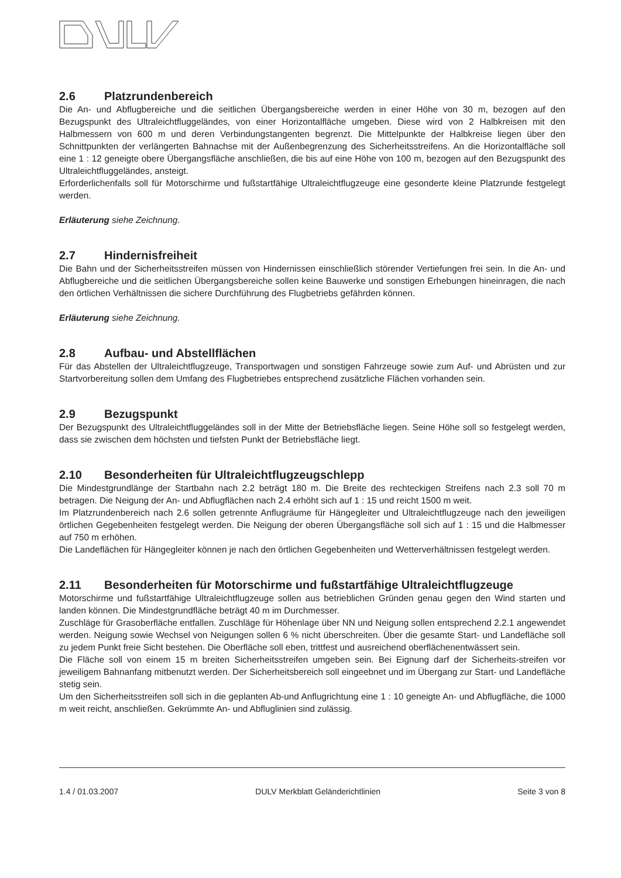2.6 Platzrundenbereich
Die An- und Abflugbereiche und die seitlichen Übergangsbereiche werden in einer Höhe von 30 m, bezogen auf den Bezugspunkt des Ultraleichtfluggeländes, von einer Horizontalfläche umgeben. Diese wird von 2 Halbkreisen mit den Halbmessern von 600 m und deren Verbindungstangenten begrenzt. Die Mittelpunkte der Halbkreise liegen über den Schnittpunkten der verlängerten Bahnachse mit der Außenbegrenzung des Sicherheitsstreifens. An die Horizontalfläche soll eine 1 : 12 geneigte obere Übergangsfläche anschließen, die bis auf eine Höhe von 100 m, bezogen auf den Bezugspunkt des Ultraleichtfluggeländes, ansteigt.
Erforderlichenfalls soll für Motorschirme und fußstartfähige Ultraleichtflugzeuge eine gesonderte kleine Platzrunde festgelegt werden.
Erläuterung siehe Zeichnung.
2.7 Hindernisfreiheit
Die Bahn und der Sicherheitsstreifen müssen von Hindernissen einschließlich störender Vertiefungen frei sein. In die An- und Abflugbereiche und die seitlichen Übergangsbereiche sollen keine Bauwerke und sonstigen Erhebungen hineinragen, die nach den örtlichen Verhältnissen die sichere Durchführung des Flugbetriebs gefährden können.
Erläuterung siehe Zeichnung.
2.8 Aufbau- und Abstellflächen
Für das Abstellen der Ultraleichtflugzeuge, Transportwagen und sonstigen Fahrzeuge sowie zum Auf- und Abrüsten und zur Startvorbereitung sollen dem Umfang des Flugbetriebes entsprechend zusätzliche Flächen vorhanden sein.
2.9 Bezugspunkt
Der Bezugspunkt des Ultraleichtfluggeländes soll in der Mitte der Betriebsfläche liegen. Seine Höhe soll so festgelegt werden, dass sie zwischen dem höchsten und tiefsten Punkt der Betriebsfläche liegt.
2.10 Besonderheiten für Ultraleichtflugzeugschlepp
Die Mindestgrundlänge der Startbahn nach 2.2 beträgt 180 m. Die Breite des rechteckigen Streifens nach 2.3 soll 70 m betragen. Die Neigung der An- und Abflugflächen nach 2.4 erhöht sich auf 1 : 15 und reicht 1500 m weit.
Im Platzrundenbereich nach 2.6 sollen getrennte Anflugräume für Hängegleiter und Ultraleichtflugzeuge nach den jeweiligen örtlichen Gegebenheiten festgelegt werden. Die Neigung der oberen Übergangsfläche soll sich auf 1 : 15 und die Halbmesser auf 750 m erhöhen.
Die Landeflächen für Hängegleiter können je nach den örtlichen Gegebenheiten und Wetterverhältnissen festgelegt werden.
2.11 Besonderheiten für Motorschirme und fußstartfähige Ultraleichtflugzeuge
Motorschirme und fußstartfähige Ultraleichtflugzeuge sollen aus betrieblichen Gründen genau gegen den Wind starten und landen können. Die Mindestgrundfläche beträgt 40 m im Durchmesser.
Zuschläge für Grasoberfläche entfallen. Zuschläge für Höhenlage über NN und Neigung sollen entsprechend 2.2.1 angewendet werden. Neigung sowie Wechsel von Neigungen sollen 6 % nicht überschreiten. Über die gesamte Start- und Landefläche soll zu jedem Punkt freie Sicht bestehen. Die Oberfläche soll eben, trittfest und ausreichend oberflächenentwässert sein.
Die Fläche soll von einem 15 m breiten Sicherheitsstreifen umgeben sein. Bei Eignung darf der Sicherheits-streifen vor jeweiligem Bahnanfang mitbenutzt werden. Der Sicherheitsbereich soll eingeebnet und im Übergang zur Start- und Landefläche stetig sein.
Um den Sicherheitsstreifen soll sich in die geplanten Ab-und Anflugrichtung eine 1 : 10 geneigte An- und Abflugfläche, die 1000 m weit reicht, anschließen. Gekrümmte An- und Abfluglinien sind zulässig.
1.4 / 01.03.2007 DULV Merkblatt Geländerichtlinien Seite 3 von 8